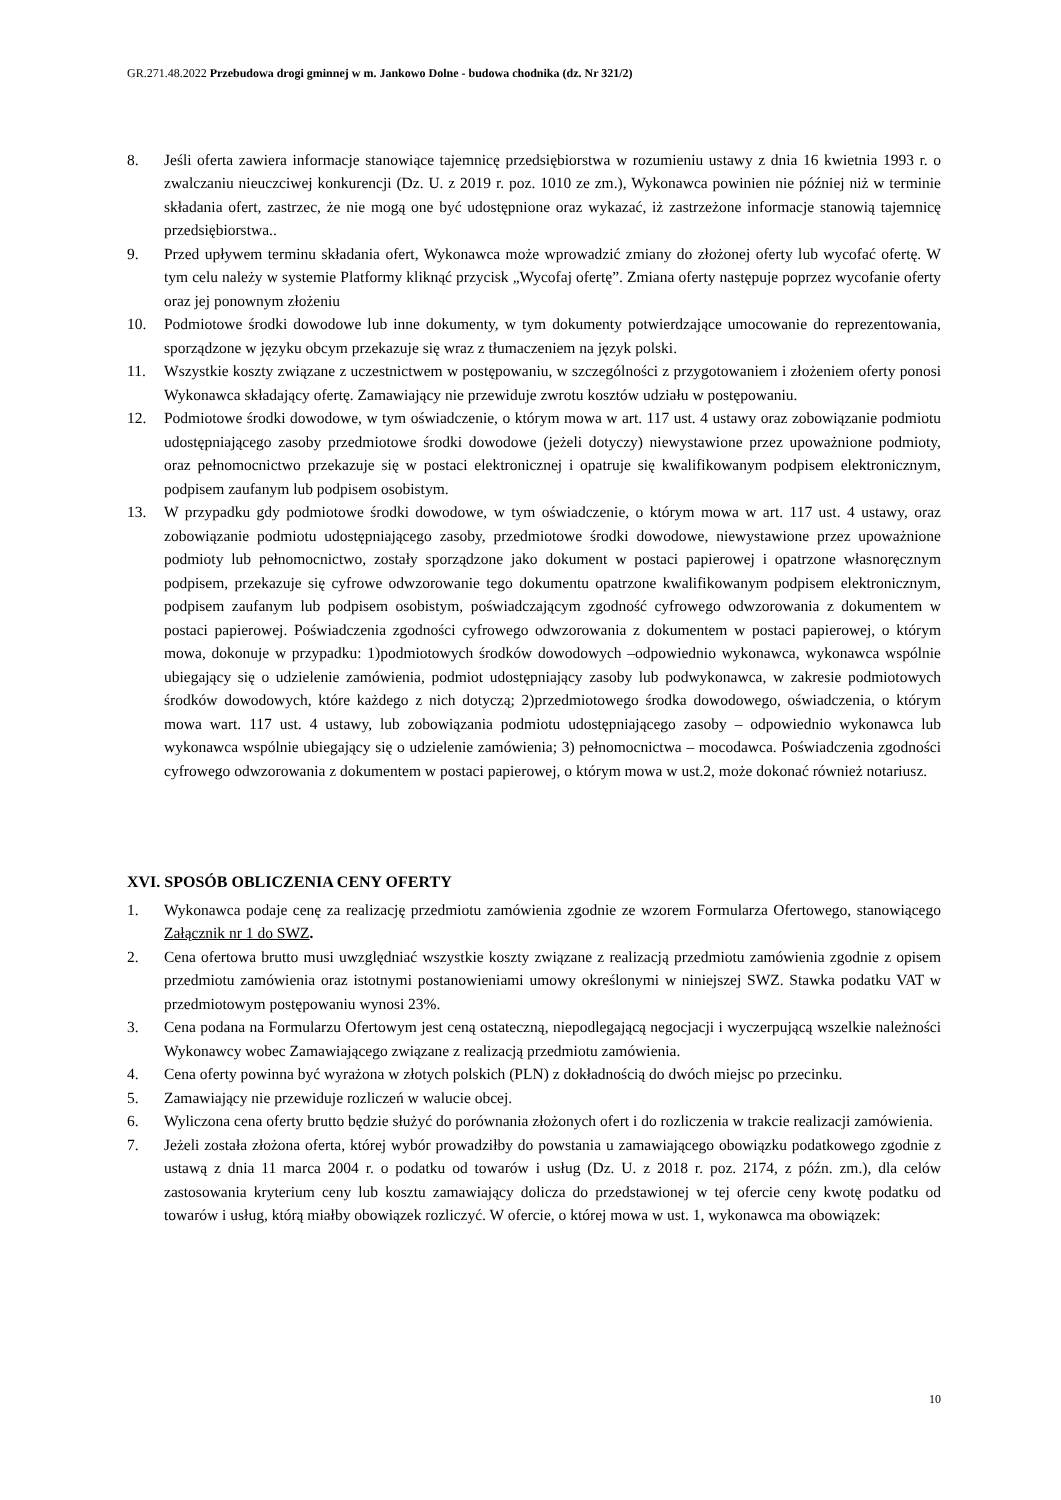GR.271.48.2022 Przebudowa drogi gminnej w m. Jankowo Dolne - budowa chodnika (dz. Nr 321/2)
8. Jeśli oferta zawiera informacje stanowiące tajemnicę przedsiębiorstwa w rozumieniu ustawy z dnia 16 kwietnia 1993 r. o zwalczaniu nieuczciwej konkurencji (Dz. U. z 2019 r. poz. 1010 ze zm.), Wykonawca powinien nie później niż w terminie składania ofert, zastrzec, że nie mogą one być udostępnione oraz wykazać, iż zastrzeżone informacje stanowią tajemnicę przedsiębiorstwa..
9. Przed upływem terminu składania ofert, Wykonawca może wprowadzić zmiany do złożonej oferty lub wycofać ofertę. W tym celu należy w systemie Platformy kliknąć przycisk „Wycofaj ofertę”. Zmiana oferty następuje poprzez wycofanie oferty oraz jej ponownym złożeniu
10. Podmiotowe środki dowodowe lub inne dokumenty, w tym dokumenty potwierdzające umocowanie do reprezentowania, sporządzone w języku obcym przekazuje się wraz z tłumaczeniem na język polski.
11. Wszystkie koszty związane z uczestnictwem w postępowaniu, w szczególności z przygotowaniem i złożeniem oferty ponosi Wykonawca składający ofertę. Zamawiający nie przewiduje zwrotu kosztów udziału w postępowaniu.
12. Podmiotowe środki dowodowe, w tym oświadczenie, o którym mowa w art. 117 ust. 4 ustawy oraz zobowiązanie podmiotu udostępniającego zasoby przedmiotowe środki dowodowe (jeżeli dotyczy) niewystawione przez upoważnione podmioty, oraz pełnomocnictwo przekazuje się w postaci elektronicznej i opatruje się kwalifikowanym podpisem elektronicznym, podpisem zaufanym lub podpisem osobistym.
13. W przypadku gdy podmiotowe środki dowodowe, w tym oświadczenie, o którym mowa w art. 117 ust. 4 ustawy, oraz zobowiązanie podmiotu udostępniającego zasoby, przedmiotowe środki dowodowe, niewystawione przez upoważnione podmioty lub pełnomocnictwo, zostały sporządzone jako dokument w postaci papierowej i opatrzone własnoręcznym podpisem, przekazuje się cyfrowe odwzorowanie tego dokumentu opatrzone kwalifikowanym podpisem elektronicznym, podpisem zaufanym lub podpisem osobistym, poświadczającym zgodność cyfrowego odwzorowania z dokumentem w postaci papierowej. Poświadczenia zgodności cyfrowego odwzorowania z dokumentem w postaci papierowej, o którym mowa, dokonuje w przypadku: 1)podmiotowych środków dowodowych –odpowiednio wykonawca, wykonawca wspólnie ubiegający się o udzielenie zamówienia, podmiot udostępniający zasoby lub podwykonawca, w zakresie podmiotowych środków dowodowych, które każdego z nich dotyczą; 2)przedmiotowego środka dowodowego, oświadczenia, o którym mowa wart. 117 ust. 4 ustawy, lub zobowiązania podmiotu udostępniającego zasoby – odpowiednio wykonawca lub wykonawca wspólnie ubiegający się o udzielenie zamówienia; 3) pełnomocnictwa – mocodawca. Poświadczenia zgodności cyfrowego odwzorowania z dokumentem w postaci papierowej, o którym mowa w ust.2, może dokonać również notariusz.
XVI. SPOSÓB OBLICZENIA CENY OFERTY
1. Wykonawca podaje cenę za realizację przedmiotu zamówienia zgodnie ze wzorem Formularza Ofertowego, stanowiącego Załącznik nr 1 do SWZ.
2. Cena ofertowa brutto musi uwzględniać wszystkie koszty związane z realizacją przedmiotu zamówienia zgodnie z opisem przedmiotu zamówienia oraz istotnymi postanowieniami umowy określonymi w niniejszej SWZ. Stawka podatku VAT w przedmiotowym postępowaniu wynosi 23%.
3. Cena podana na Formularzu Ofertowym jest ceną ostateczną, niepodlegającą negocjacji i wyczerpującą wszelkie należności Wykonawcy wobec Zamawiającego związane z realizacją przedmiotu zamówienia.
4. Cena oferty powinna być wyrażona w złotych polskich (PLN) z dokładnością do dwóch miejsc po przecinku.
5. Zamawiający nie przewiduje rozliczeń w walucie obcej.
6. Wyliczona cena oferty brutto będzie służyć do porównania złożonych ofert i do rozliczenia w trakcie realizacji zamówienia.
7. Jeżeli została złożona oferta, której wybór prowadziłby do powstania u zamawiającego obowiązku podatkowego zgodnie z ustawą z dnia 11 marca 2004 r. o podatku od towarów i usług (Dz. U. z 2018 r. poz. 2174, z późn. zm.), dla celów zastosowania kryterium ceny lub kosztu zamawiający dolicza do przedstawionej w tej ofercie ceny kwotę podatku od towarów i usług, którą miałby obowiązek rozliczyć. W ofercie, o której mowa w ust. 1, wykonawca ma obowiązek:
10